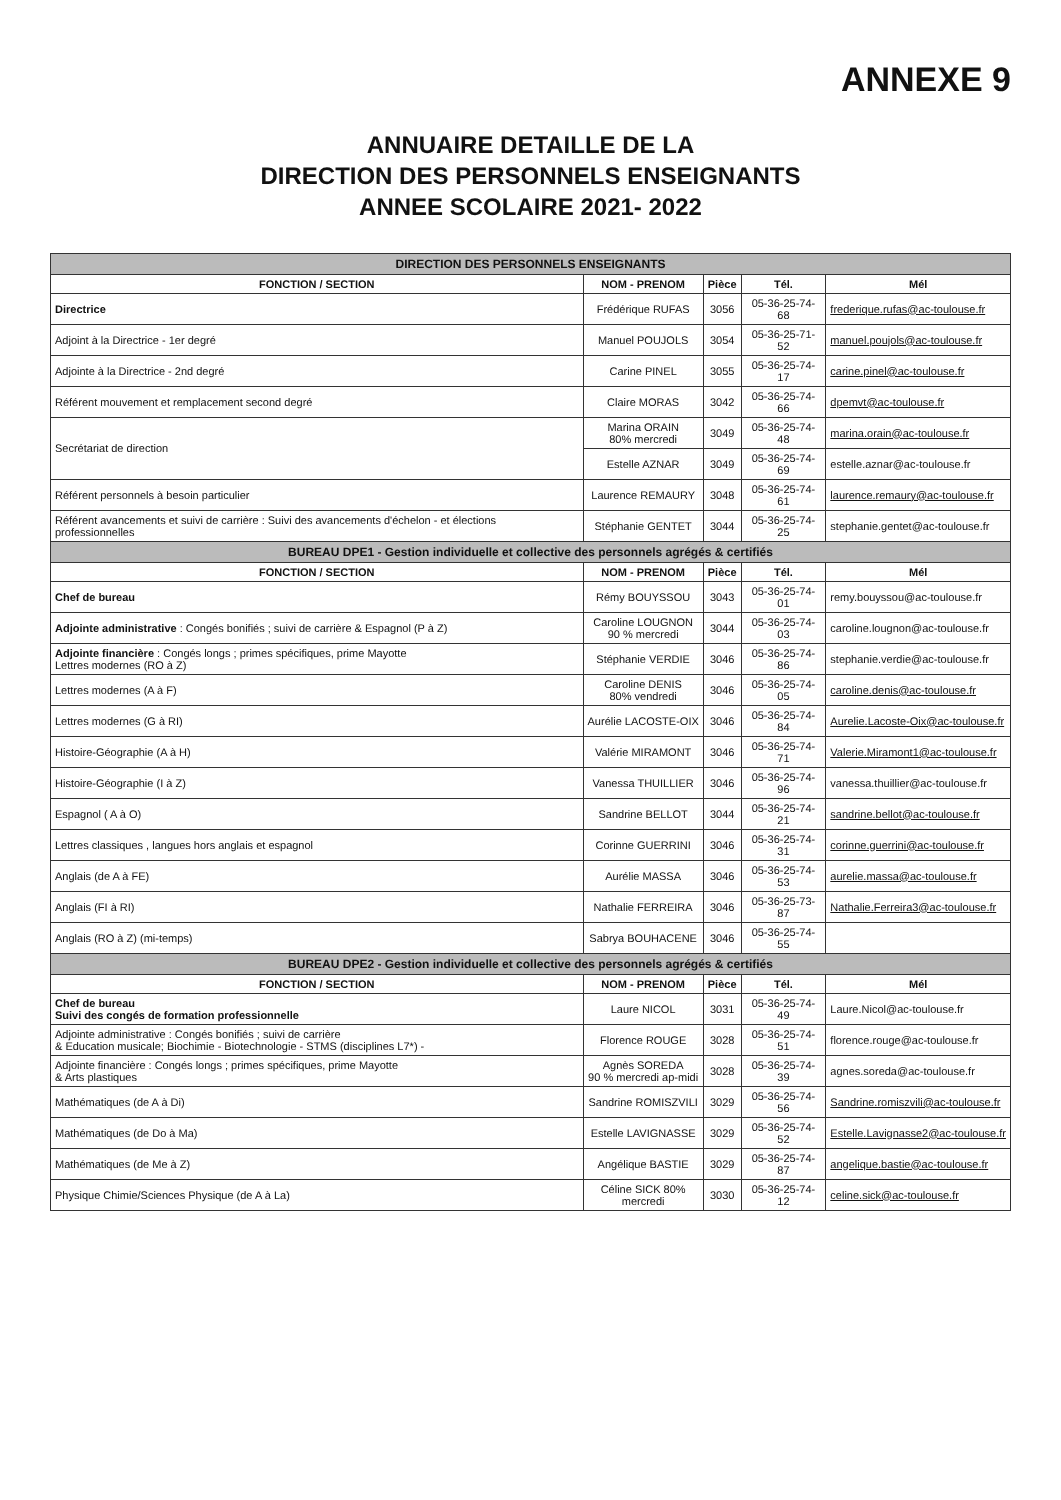ANNEXE 9
ANNUAIRE DETAILLE DE LA
DIRECTION DES PERSONNELS ENSEIGNANTS
ANNEE SCOLAIRE 2021- 2022
| DIRECTION DES PERSONNELS ENSEIGNANTS | | | | |
| FONCTION / SECTION | NOM - PRENOM | Pièce | Tél. | Mél |
| Directrice | Frédérique RUFAS | 3056 | 05-36-25-74-68 | frederique.rufas@ac-toulouse.fr |
| Adjoint à la Directrice - 1er degré | Manuel POUJOLS | 3054 | 05-36-25-71-52 | manuel.poujols@ac-toulouse.fr |
| Adjointe à la Directrice - 2nd degré | Carine PINEL | 3055 | 05-36-25-74-17 | carine.pinel@ac-toulouse.fr |
| Référent mouvement et remplacement second degré | Claire MORAS | 3042 | 05-36-25-74-66 | dpemvt@ac-toulouse.fr |
| Secrétariat de direction | Marina ORAIN 80% mercredi | 3049 | 05-36-25-74-48 | marina.orain@ac-toulouse.fr |
| | Estelle AZNAR | 3049 | 05-36-25-74-69 | estelle.aznar@ac-toulouse.fr |
| Référent personnels à besoin particulier | Laurence REMAURY | 3048 | 05-36-25-74-61 | laurence.remaury@ac-toulouse.fr |
| Référent avancements et suivi de carrière : Suivi des avancements d'échelon - et élections professionnelles | Stéphanie GENTET | 3044 | 05-36-25-74-25 | stephanie.gentet@ac-toulouse.fr |
| BUREAU DPE1 - Gestion individuelle et collective des personnels agrégés & certifiés | | | | |
| FONCTION / SECTION | NOM - PRENOM | Pièce | Tél. | Mél |
| Chef de bureau | Rémy BOUYSSOU | 3043 | 05-36-25-74-01 | remy.bouyssou@ac-toulouse.fr |
| Adjointe administrative : Congés bonifiés ; suivi de carrière & Espagnol (P à Z) | Caroline LOUGNON 90 % mercredi | 3044 | 05-36-25-74-03 | caroline.lougnon@ac-toulouse.fr |
| Adjointe financière : Congés longs ; primes spécifiques, prime Mayotte Lettres modernes (RO à Z) | Stéphanie VERDIE | 3046 | 05-36-25-74-86 | stephanie.verdie@ac-toulouse.fr |
| Lettres modernes (A à F) | Caroline DENIS 80% vendredi | 3046 | 05-36-25-74-05 | caroline.denis@ac-toulouse.fr |
| Lettres modernes (G à RI) | Aurélie LACOSTE-OIX | 3046 | 05-36-25-74-84 | Aurelie.Lacoste-Oix@ac-toulouse.fr |
| Histoire-Géographie (A à H) | Valérie MIRAMONT | 3046 | 05-36-25-74-71 | Valerie.Miramont1@ac-toulouse.fr |
| Histoire-Géographie (I à Z) | Vanessa THUILLIER | 3046 | 05-36-25-74-96 | vanessa.thuillier@ac-toulouse.fr |
| Espagnol ( A à O) | Sandrine BELLOT | 3044 | 05-36-25-74-21 | sandrine.bellot@ac-toulouse.fr |
| Lettres classiques , langues hors anglais et espagnol | Corinne GUERRINI | 3046 | 05-36-25-74-31 | corinne.guerrini@ac-toulouse.fr |
| Anglais (de A à FE) | Aurélie MASSA | 3046 | 05-36-25-74-53 | aurelie.massa@ac-toulouse.fr |
| Anglais (FI à RI) | Nathalie FERREIRA | 3046 | 05-36-25-73-87 | Nathalie.Ferreira3@ac-toulouse.fr |
| Anglais (RO à Z) (mi-temps) | Sabrya BOUHACENE | 3046 | 05-36-25-74-55 | |
| BUREAU DPE2 - Gestion individuelle et collective des personnels agrégés & certifiés | | | | |
| FONCTION / SECTION | NOM - PRENOM | Pièce | Tél. | Mél |
| Chef de bureau Suivi des congés de formation professionnelle | Laure NICOL | 3031 | 05-36-25-74-49 | Laure.Nicol@ac-toulouse.fr |
| Adjointe administrative : Congés bonifiés ; suivi de carrière & Education musicale; Biochimie - Biotechnologie - STMS (disciplines L7*) - | Florence ROUGE | 3028 | 05-36-25-74-51 | florence.rouge@ac-toulouse.fr |
| Adjointe financière : Congés longs ; primes spécifiques, prime Mayotte & Arts plastiques | Agnès SOREDA 90 % mercredi ap-midi | 3028 | 05-36-25-74-39 | agnes.soreda@ac-toulouse.fr |
| Mathématiques (de A à Di) | Sandrine ROMISZVILI | 3029 | 05-36-25-74-56 | Sandrine.romiszvili@ac-toulouse.fr |
| Mathématiques (de Do à Ma) | Estelle LAVIGNASSE | 3029 | 05-36-25-74-52 | Estelle.Lavignasse2@ac-toulouse.fr |
| Mathématiques (de Me à Z) | Angélique BASTIE | 3029 | 05-36-25-74-87 | angelique.bastie@ac-toulouse.fr |
| Physique Chimie/Sciences Physique (de A à La) | Céline SICK 80% mercredi | 3030 | 05-36-25-74-12 | celine.sick@ac-toulouse.fr |